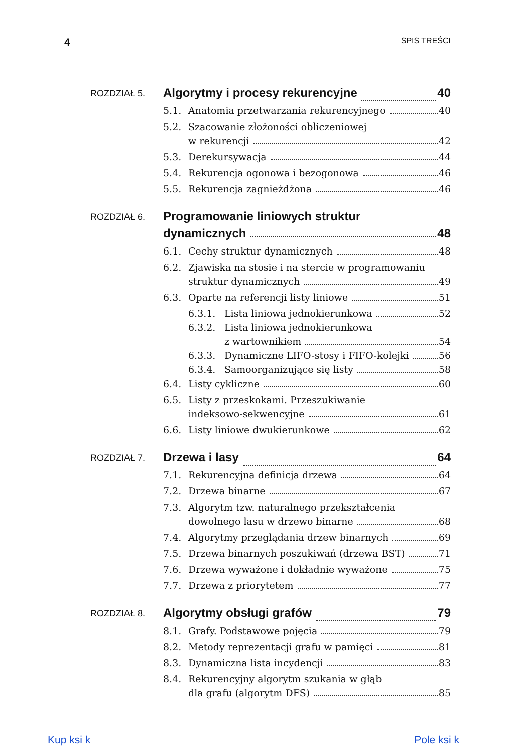4 SPIS TREŚCI
ROZDZIAŁ 5.
Algorytmy i procesy rekurencyjne 40
5.1. Anatomia przetwarzania rekurencyjnego 40
5.2. Szacowanie złożoności obliczeniowej
w rekurencji 42
5.3. Derekursywacja 44
5.4. Rekurencja ogonowa i bezogonowa 46
5.5. Rekurencja zagnieżdżona 46
ROZDZIAŁ 6.
Programowanie liniowych struktur
dynamicznych 48
6.1. Cechy struktur dynamicznych 48
6.2. Zjawiska na stosie i na stercie w programowaniu
struktur dynamicznych 49
6.3. Oparte na referencji listy liniowe 51
6.3.1. Lista liniowa jednokierunkowa 52
6.3.2. Lista liniowa jednokierunkowa
z wartownikiem 54
6.3.3. Dynamiczne LIFO-stosy i FIFO-kolejki 56
6.3.4. Samoorganizujące się listy 58
6.4. Listy cykliczne 60
6.5. Listy z przeskokami. Przeszukiwanie
indeksowo-sekwencyjne 61
6.6. Listy liniowe dwukierunkowe 62
ROZDZIAŁ 7.
Drzewa i lasy 64
7.1. Rekurencyjna definicja drzewa 64
7.2. Drzewa binarne 67
7.3. Algorytm tzw. naturalnego przekształcenia
dowolnego lasu w drzewo binarne 68
7.4. Algorytmy przeglądania drzew binarnych 69
7.5. Drzewa binarnych poszukiwań (drzewa BST) 71
7.6. Drzewa wyważone i dokładnie wyważone 75
7.7. Drzewa z priorytetem 77
ROZDZIAŁ 8.
Algorytmy obsługi grafów 79
8.1. Grafy. Podstawowe pojęcia 79
8.2. Metody reprezentacji grafu w pamięci 81
8.3. Dynamiczna lista incydencji 83
8.4. Rekurencyjny algorytm szukania w głąb
dla grafu (algorytm DFS) 85
Kup ksi k Pole ksi k